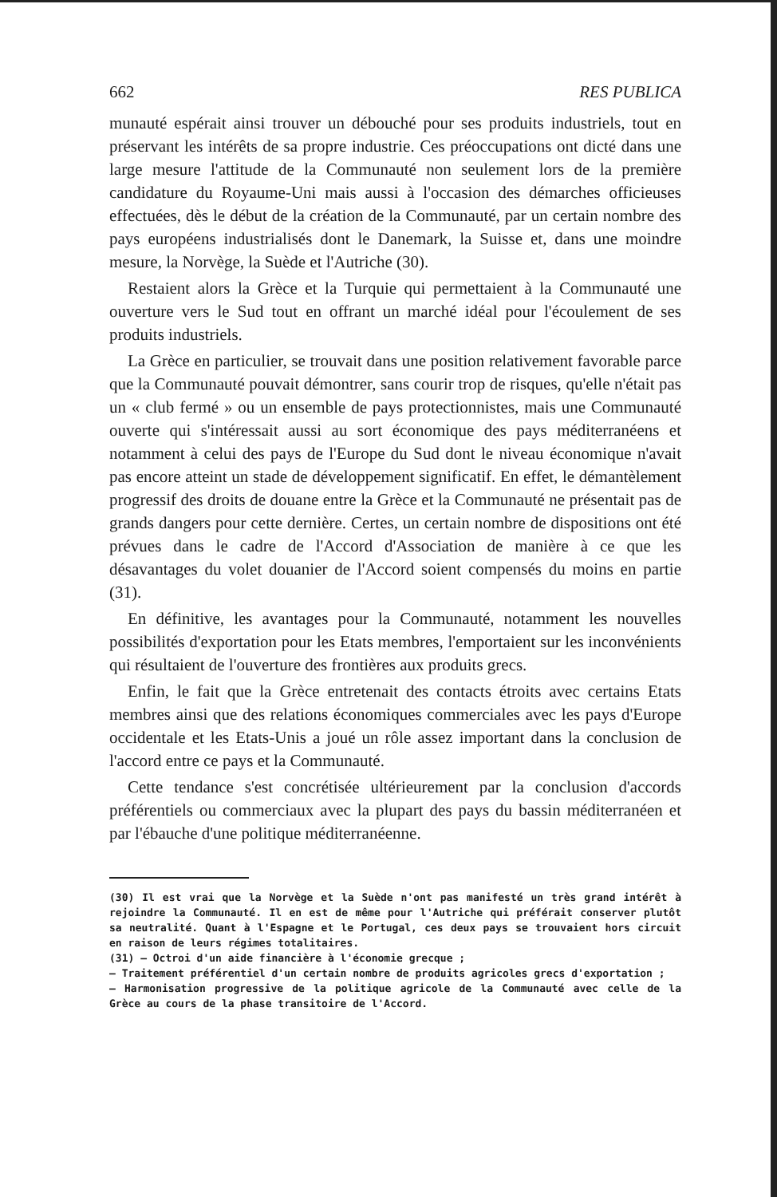662 RES PUBLICA
munauté espérait ainsi trouver un débouché pour ses produits industriels, tout en préservant les intérêts de sa propre industrie. Ces préoccupations ont dicté dans une large mesure l'attitude de la Communauté non seulement lors de la première candidature du Royaume-Uni mais aussi à l'occasion des démarches officieuses effectuées, dès le début de la création de la Communauté, par un certain nombre des pays européens industrialisés dont le Danemark, la Suisse et, dans une moindre mesure, la Norvège, la Suède et l'Autriche (30).
Restaient alors la Grèce et la Turquie qui permettaient à la Communauté une ouverture vers le Sud tout en offrant un marché idéal pour l'écoulement de ses produits industriels.
La Grèce en particulier, se trouvait dans une position relativement favorable parce que la Communauté pouvait démontrer, sans courir trop de risques, qu'elle n'était pas un « club fermé » ou un ensemble de pays protectionnistes, mais une Communauté ouverte qui s'intéressait aussi au sort économique des pays méditerranéens et notamment à celui des pays de l'Europe du Sud dont le niveau économique n'avait pas encore atteint un stade de développement significatif. En effet, le démantèlement progressif des droits de douane entre la Grèce et la Communauté ne présentait pas de grands dangers pour cette dernière. Certes, un certain nombre de dispositions ont été prévues dans le cadre de l'Accord d'Association de manière à ce que les désavantages du volet douanier de l'Accord soient compensés du moins en partie (31).
En définitive, les avantages pour la Communauté, notamment les nouvelles possibilités d'exportation pour les Etats membres, l'emportaient sur les inconvénients qui résultaient de l'ouverture des frontières aux produits grecs.
Enfin, le fait que la Grèce entretenait des contacts étroits avec certains Etats membres ainsi que des relations économiques commerciales avec les pays d'Europe occidentale et les Etats-Unis a joué un rôle assez important dans la conclusion de l'accord entre ce pays et la Communauté.
Cette tendance s'est concrétisée ultérieurement par la conclusion d'accords préférentiels ou commerciaux avec la plupart des pays du bassin méditerranéen et par l'ébauche d'une politique méditerranéenne.
(30) Il est vrai que la Norvège et la Suède n'ont pas manifesté un très grand intérêt à rejoindre la Communauté. Il en est de même pour l'Autriche qui préférait conserver plutôt sa neutralité. Quant à l'Espagne et le Portugal, ces deux pays se trouvaient hors circuit en raison de leurs régimes totalitaires.
(31) — Octroi d'un aide financière à l'économie grecque ;
— Traitement préférentiel d'un certain nombre de produits agricoles grecs d'exportation ;
— Harmonisation progressive de la politique agricole de la Communauté avec celle de la Grèce au cours de la phase transitoire de l'Accord.